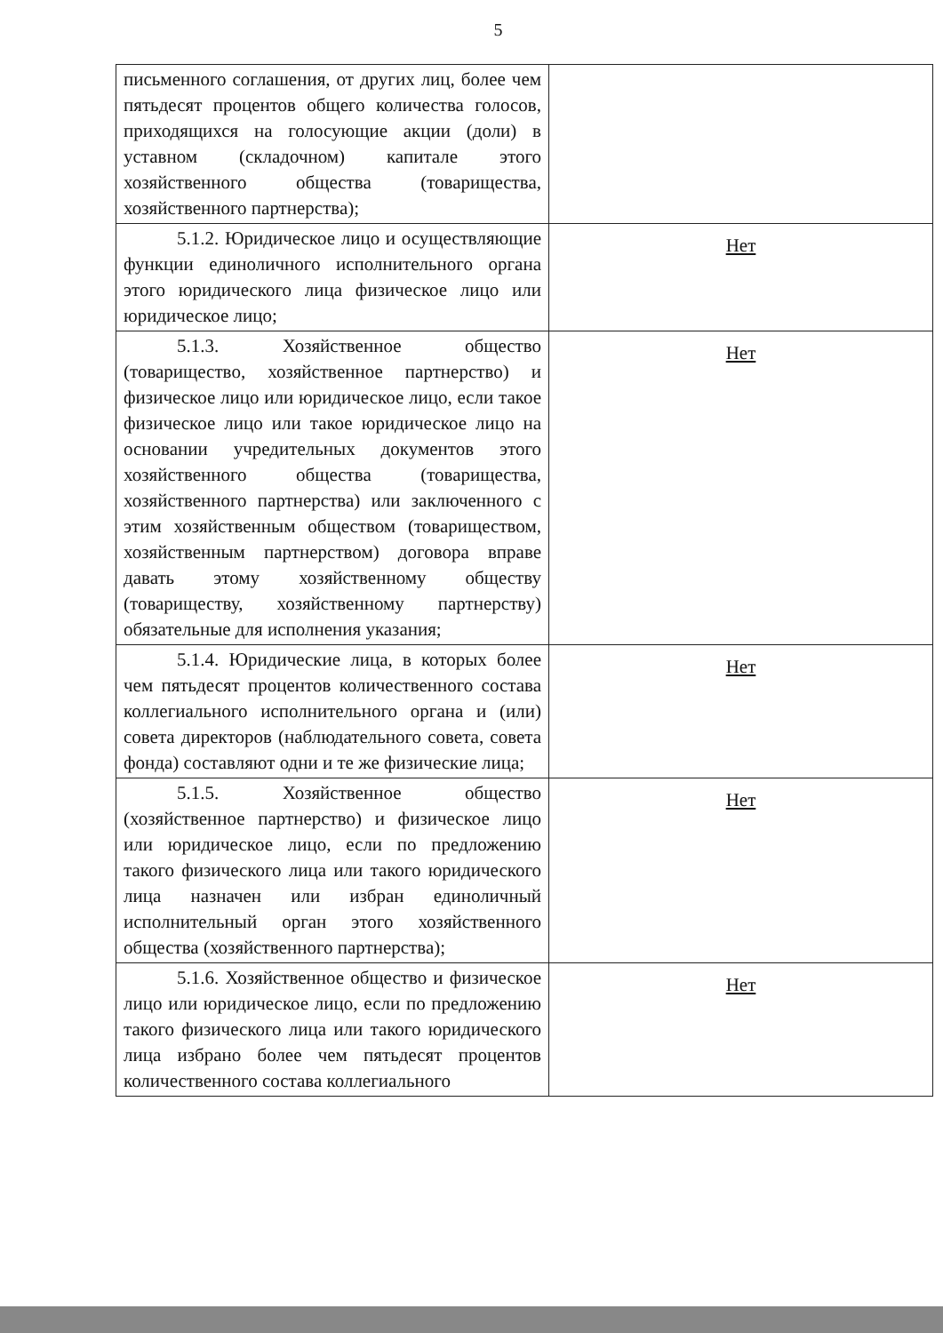5
| письменного соглашения, от других лиц, более чем пятьдесят процентов общего количества голосов, приходящихся на голосующие акции (доли) в уставном (складочном) капитале этого хозяйственного общества (товарищества, хозяйственного партнерства); | |
| 5.1.2. Юридическое лицо и осуществляющие функции единоличного исполнительного органа этого юридического лица физическое лицо или юридическое лицо; | Нет |
| 5.1.3. Хозяйственное общество (товарищество, хозяйственное партнерство) и физическое лицо или юридическое лицо, если такое физическое лицо или такое юридическое лицо на основании учредительных документов этого хозяйственного общества (товарищества, хозяйственного партнерства) или заключенного с этим хозяйственным обществом (товариществом, хозяйственным партнерством) договора вправе давать этому хозяйственному обществу (товариществу, хозяйственному партнерству) обязательные для исполнения указания; | Нет |
| 5.1.4. Юридические лица, в которых более чем пятьдесят процентов количественного состава коллегиального исполнительного органа и (или) совета директоров (наблюдательного совета, совета фонда) составляют одни и те же физические лица; | Нет |
| 5.1.5. Хозяйственное общество (хозяйственное партнерство) и физическое лицо или юридическое лицо, если по предложению такого физического лица или такого юридического лица назначен или избран единоличный исполнительный орган этого хозяйственного общества (хозяйственного партнерства); | Нет |
| 5.1.6. Хозяйственное общество и физическое лицо или юридическое лицо, если по предложению такого физического лица или такого юридического лица избрано более чем пятьдесят процентов количественного состава коллегиального | Нет |